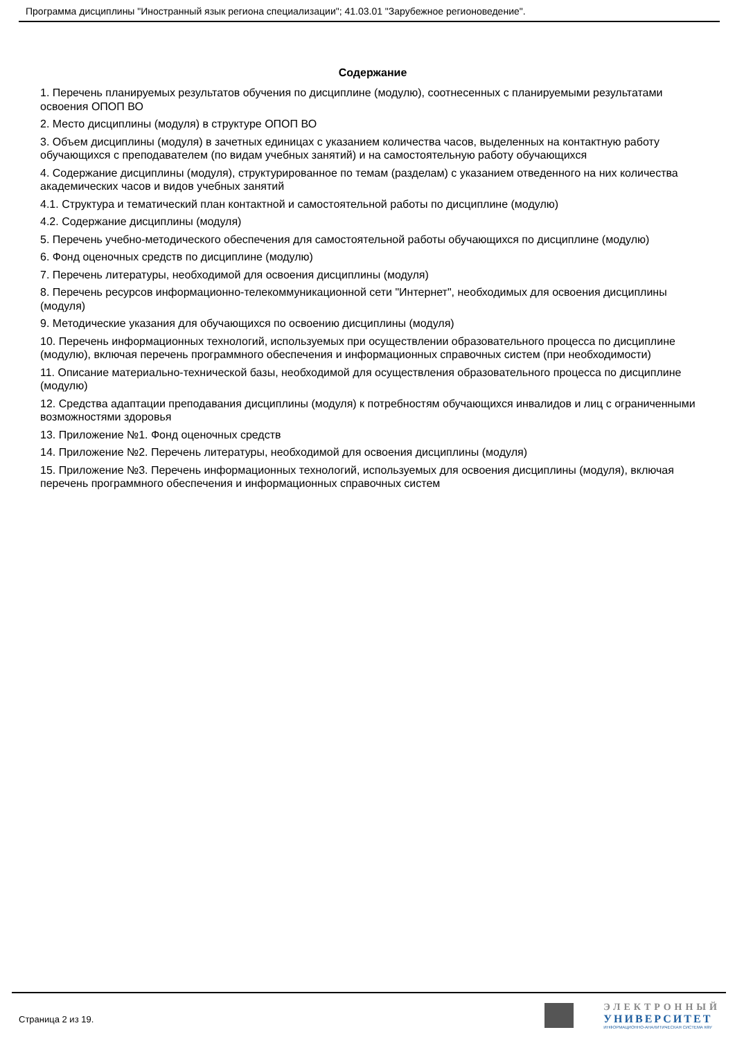Программа дисциплины "Иностранный язык региона специализации"; 41.03.01 "Зарубежное регионоведение".
Содержание
1. Перечень планируемых результатов обучения по дисциплине (модулю), соотнесенных с планируемыми результатами освоения ОПОП ВО
2. Место дисциплины (модуля) в структуре ОПОП ВО
3. Объем дисциплины (модуля) в зачетных единицах с указанием количества часов, выделенных на контактную работу обучающихся с преподавателем (по видам учебных занятий) и на самостоятельную работу обучающихся
4. Содержание дисциплины (модуля), структурированное по темам (разделам) с указанием отведенного на них количества академических часов и видов учебных занятий
4.1. Структура и тематический план контактной и самостоятельной работы по дисциплине (модулю)
4.2. Содержание дисциплины (модуля)
5. Перечень учебно-методического обеспечения для самостоятельной работы обучающихся по дисциплине (модулю)
6. Фонд оценочных средств по дисциплине (модулю)
7. Перечень литературы, необходимой для освоения дисциплины (модуля)
8. Перечень ресурсов информационно-телекоммуникационной сети "Интернет", необходимых для освоения дисциплины (модуля)
9. Методические указания для обучающихся по освоению дисциплины (модуля)
10. Перечень информационных технологий, используемых при осуществлении образовательного процесса по дисциплине (модулю), включая перечень программного обеспечения и информационных справочных систем (при необходимости)
11. Описание материально-технической базы, необходимой для осуществления образовательного процесса по дисциплине (модулю)
12. Средства адаптации преподавания дисциплины (модуля) к потребностям обучающихся инвалидов и лиц с ограниченными возможностями здоровья
13. Приложение №1. Фонд оценочных средств
14. Приложение №2. Перечень литературы, необходимой для освоения дисциплины (модуля)
15. Приложение №3. Перечень информационных технологий, используемых для освоения дисциплины (модуля), включая перечень программного обеспечения и информационных справочных систем
Страница 2 из 19.
ЭЛЕКТРОННЫЙ
УНИВЕРСИТЕТ
ИНФОРМАЦИОННО-АНАЛИТИЧЕСКАЯ СИСТЕМА КФУ